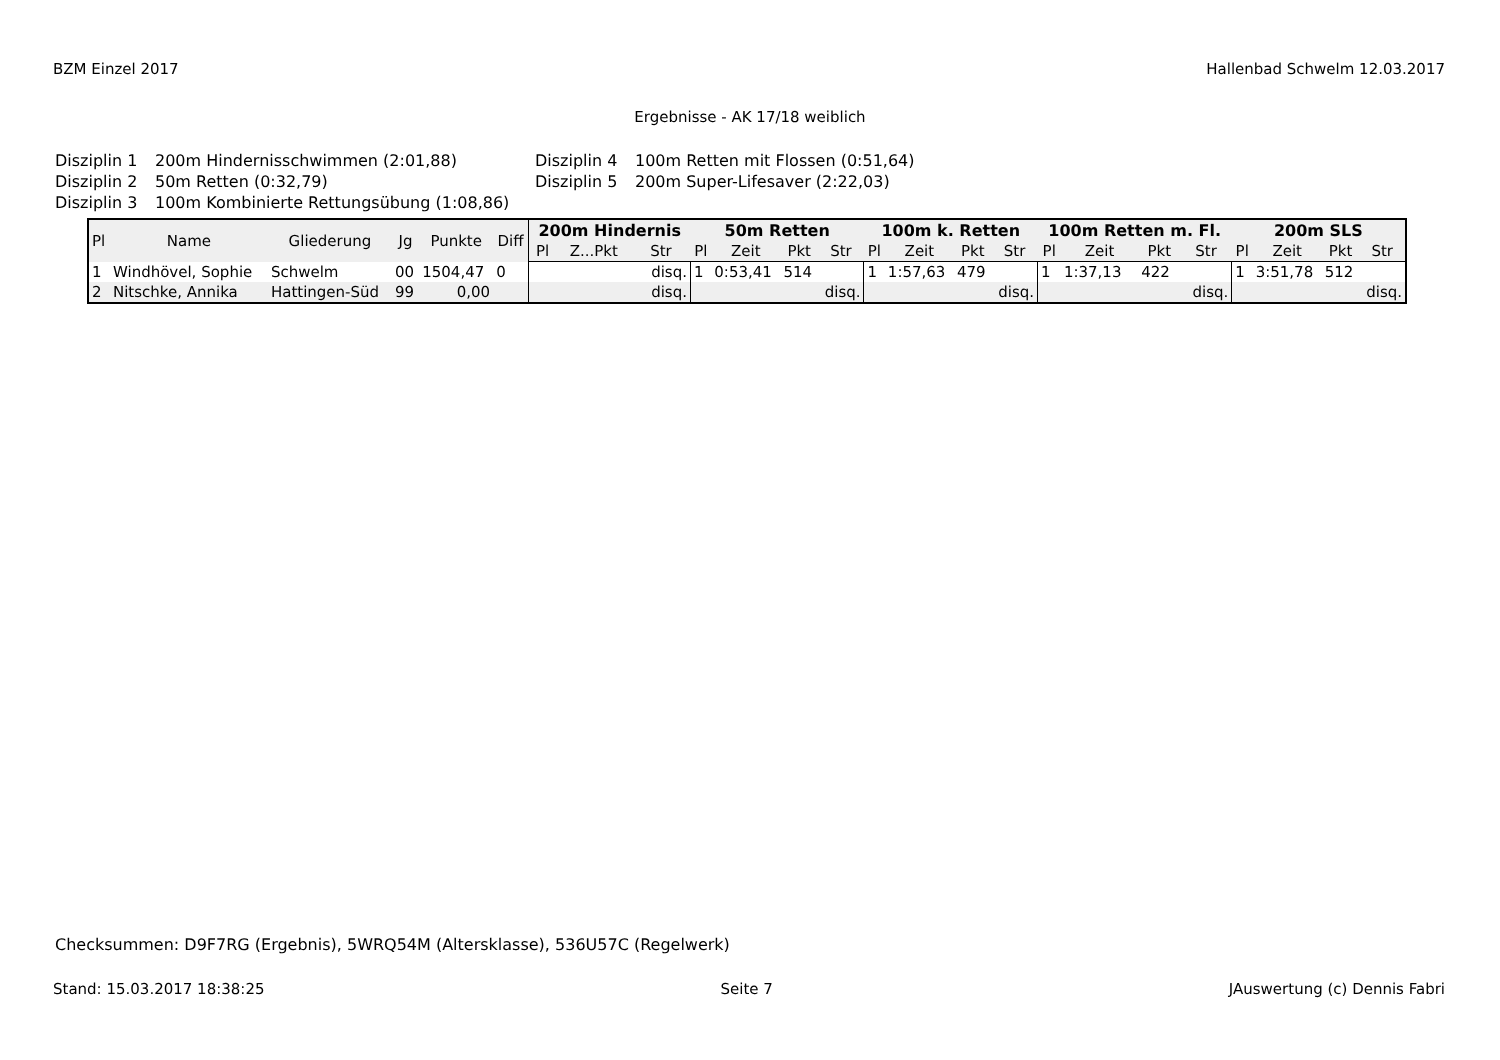BZM Einzel 2017 Hallenbad Schwelm 12.03.2017
Ergebnisse - AK 17/18 weiblich
Disziplin 1 200m Hindernisschwimmen (2:01,88) Disziplin 4 100m Retten mit Flossen (0:51,64) Disziplin 2 50m Retten (0:32,79) Disziplin 5 200m Super-Lifesaver (2:22,03) Disziplin 3 100m Kombinierte Rettungsübung (1:08,86)
| Pl | Name | Gliederung | Jg | Punkte | Diff | 200m Hindernis | | | 50m Retten | | | | 100m k. Retten | | | | 100m Retten m. Fl. | | | | 200m SLS | | | |
| --- | --- | --- | --- | --- | --- | --- | --- | --- | --- | --- | --- | --- | --- | --- | --- | --- | --- | --- | --- | --- | --- | --- | --- | --- |
| | | | | | | Pl | Z...Pkt | Str | Pl | Zeit | Pkt | Str | Pl | Zeit | Pkt | Str | Pl | Zeit | Pkt | Str | Pl | Zeit | Pkt | Str |
| 1 | Windhövel, Sophie | Schwelm | 00 | 1504,47 | 0 | | | disq. | 1 | 0:53,41 | 514 | | 1 | 1:57,63 | 479 | | 1 | 1:37,13 | 422 | | 1 | 3:51,78 | 512 | |
| 2 | Nitschke, Annika | Hattingen-Süd | 99 | 0,00 | | | | disq. | | | | disq. | | | | disq. | | | | disq. | | | | disq. |
Checksummen: D9F7RG (Ergebnis), 5WRQ54M (Altersklasse), 536U57C (Regelwerk)
Stand: 15.03.2017 18:38:25 Seite 7 JAuswertung (c) Dennis Fabri